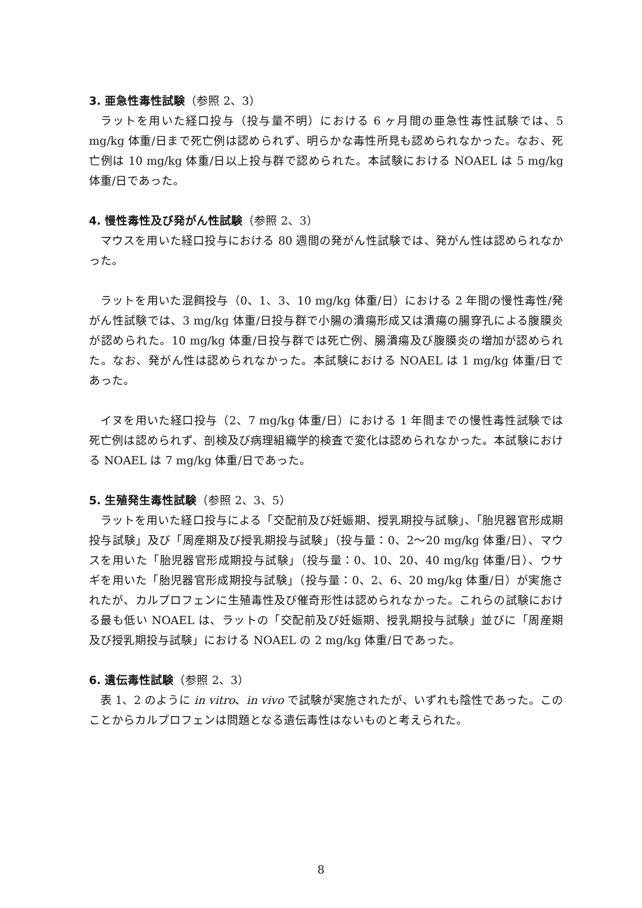3. 亜急性毒性試験（参照 2、3）
ラットを用いた経口投与（投与量不明）における 6 ヶ月間の亜急性毒性試験では、5 mg/kg 体重/日まで死亡例は認められず、明らかな毒性所見も認められなかった。なお、死亡例は 10 mg/kg 体重/日以上投与群で認められた。本試験における NOAEL は 5 mg/kg 体重/日であった。
4. 慢性毒性及び発がん性試験（参照 2、3）
マウスを用いた経口投与における 80 週間の発がん性試験では、発がん性は認められなかった。
ラットを用いた混餌投与（0、1、3、10 mg/kg 体重/日）における 2 年間の慢性毒性/発がん性試験では、3 mg/kg 体重/日投与群で小腸の潰瘍形成又は潰瘍の腸穿孔による腹膜炎が認められた。10 mg/kg 体重/日投与群では死亡例、腸潰瘍及び腹膜炎の増加が認められた。なお、発がん性は認められなかった。本試験における NOAEL は 1 mg/kg 体重/日であった。
イヌを用いた経口投与（2、7 mg/kg 体重/日）における 1 年間までの慢性毒性試験では死亡例は認められず、剖検及び病理組織学的検査で変化は認められなかった。本試験における NOAEL は 7 mg/kg 体重/日であった。
5. 生殖発生毒性試験（参照 2、3、5）
ラットを用いた経口投与による「交配前及び妊娠期、授乳期投与試験」、「胎児器官形成期投与試験」及び「周産期及び授乳期投与試験」（投与量：0、2～20 mg/kg 体重/日）、マウスを用いた「胎児器官形成期投与試験」（投与量：0、10、20、40 mg/kg 体重/日）、ウサギを用いた「胎児器官形成期投与試験」（投与量：0、2、6、20 mg/kg 体重/日）が実施されたが、カルプロフェンに生殖毒性及び催奇形性は認められなかった。これらの試験における最も低い NOAEL は、ラットの「交配前及び妊娠期、授乳期投与試験」並びに「周産期及び授乳期投与試験」における NOAEL の 2 mg/kg 体重/日であった。
6. 遺伝毒性試験（参照 2、3）
表 1、2 のように in vitro、in vivo で試験が実施されたが、いずれも陰性であった。このことからカルプロフェンは問題となる遺伝毒性はないものと考えられた。
8